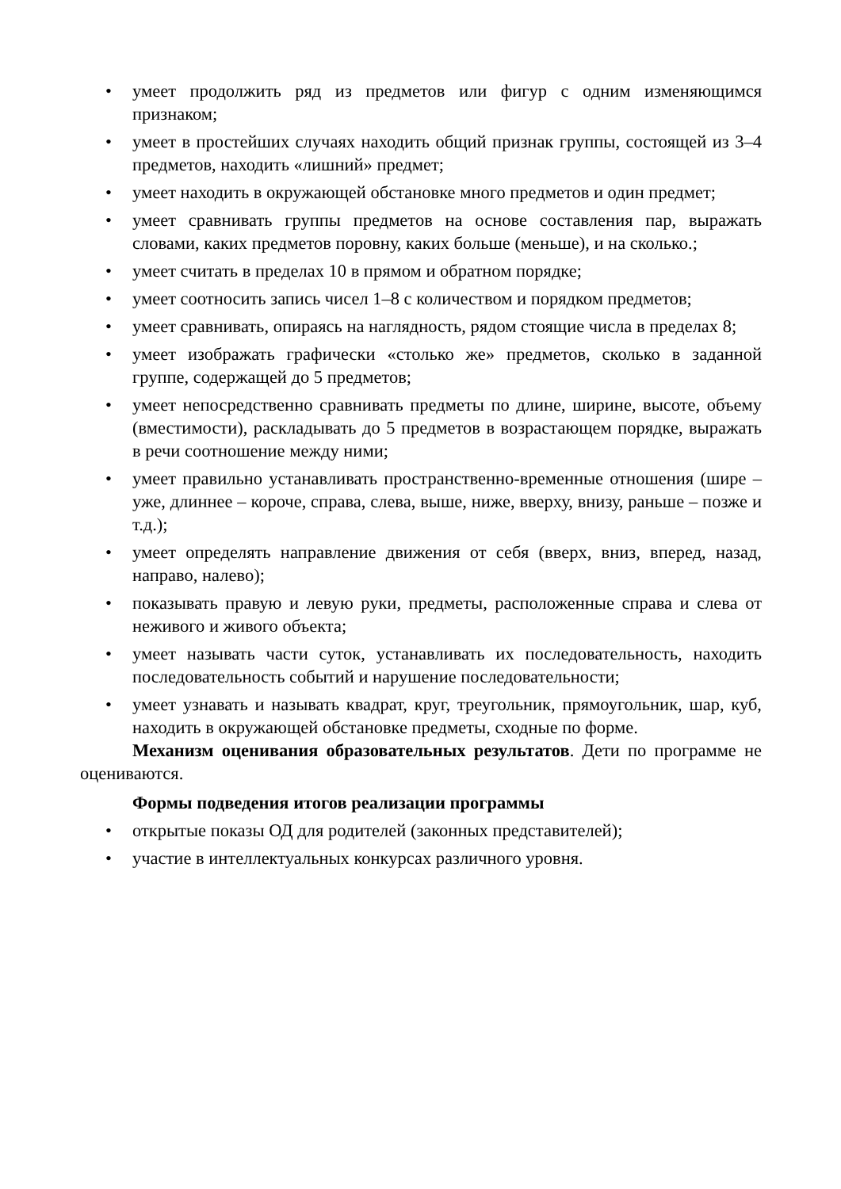• умеет продолжить ряд из предметов или фигур с одним изменяющимся признаком;
• умеет в простейших случаях находить общий признак группы, состоящей из 3–4 предметов, находить «лишний» предмет;
• умеет находить в окружающей обстановке много предметов и один предмет;
• умеет сравнивать группы предметов на основе составления пар, выражать словами, каких предметов поровну, каких больше (меньше), и на сколько.;
• умеет считать в пределах 10 в прямом и обратном порядке;
• умеет соотносить запись чисел 1–8 с количеством и порядком предметов;
• умеет сравнивать, опираясь на наглядность, рядом стоящие числа в пределах 8;
• умеет изображать графически «столько же» предметов, сколько в заданной группе, содержащей до 5 предметов;
• умеет непосредственно сравнивать предметы по длине, ширине, высоте, объему (вместимости), раскладывать до 5 предметов в возрастающем порядке, выражать в речи соотношение между ними;
• умеет правильно устанавливать пространственно-временные отношения (шире – уже, длиннее – короче, справа, слева, выше, ниже, вверху, внизу, раньше – позже и т.д.);
• умеет определять направление движения от себя (вверх, вниз, вперед, назад, направо, налево);
• показывать правую и левую руки, предметы, расположенные справа и слева от неживого и живого объекта;
• умеет называть части суток, устанавливать их последовательность, находить последовательность событий и нарушение последовательности;
• умеет узнавать и называть квадрат, круг, треугольник, прямоугольник, шар, куб, находить в окружающей обстановке предметы, сходные по форме.
Механизм оценивания образовательных результатов. Дети по программе не оцениваются.
Формы подведения итогов реализации программы
• открытые показы ОД для родителей (законных представителей);
• участие в интеллектуальных конкурсах различного уровня.